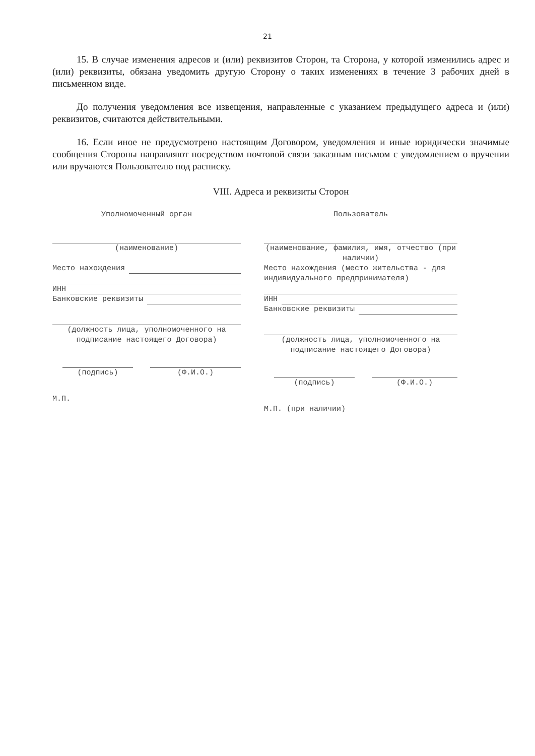21
15. В случае изменения адресов и (или) реквизитов Сторон, та Сторона, у которой изменились адрес и (или) реквизиты, обязана уведомить другую Сторону о таких изменениях в течение 3 рабочих дней в письменном виде.
До получения уведомления все извещения, направленные с указанием предыдущего адреса и (или) реквизитов, считаются действительными.
16. Если иное не предусмотрено настоящим Договором, уведомления и иные юридически значимые сообщения Стороны направляют посредством почтовой связи заказным письмом с уведомлением о вручении или вручаются Пользователю под расписку.
VIII. Адреса и реквизиты Сторон
Уполномоченный орган
(наименование)
Место нахождения
ИНН
Банковские реквизиты
(должность лица, уполномоченного на подписание настоящего Договора)
(подпись) (Ф.И.О.)
М.П.
Пользователь
(наименование, фамилия, имя, отчество (при наличии)
Место нахождения (место жительства - для индивидуального предпринимателя)
ИНН
Банковские реквизиты
(должность лица, уполномоченного на подписание настоящего Договора)
(подпись) (Ф.И.О.)
М.П. (при наличии)